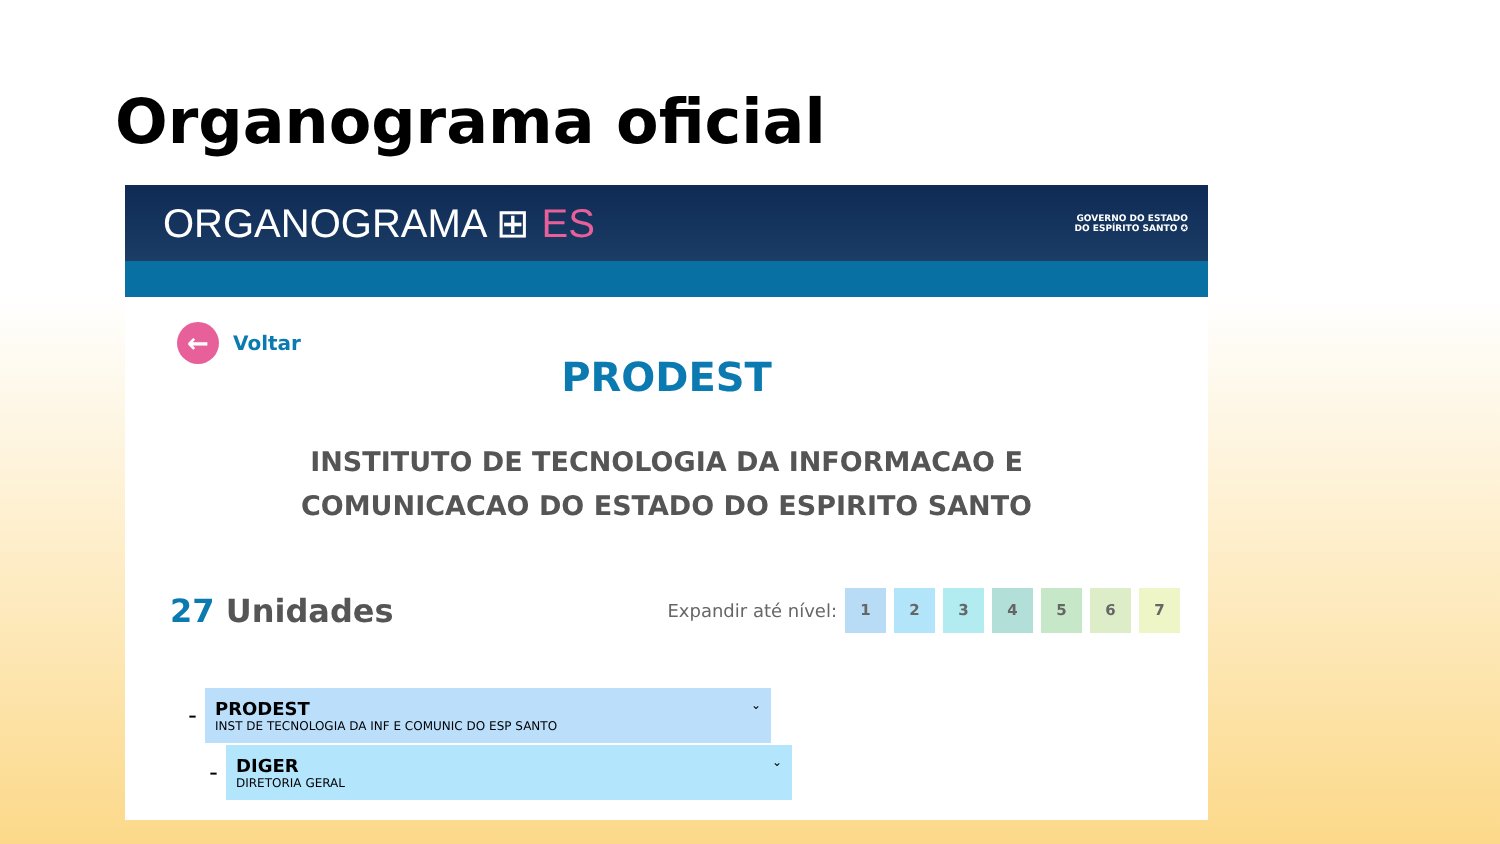Organograma oficial
ORGANOGRAMA ⊞ ES
GOVERNO DO ESTADO
DO ESPÍRITO SANTO ✪
←
Voltar
PRODEST
INSTITUTO DE TECNOLOGIA DA INFORMACAO E
COMUNICACAO DO ESTADO DO ESPIRITO SANTO
27 Unidades
Expandir até nível:
1 2 3 4 5 6 7
–
PRODEST
INST DE TECNOLOGIA DA INF E COMUNIC DO ESP SANTO
⌄
–
DIGER
DIRETORIA GERAL
⌄